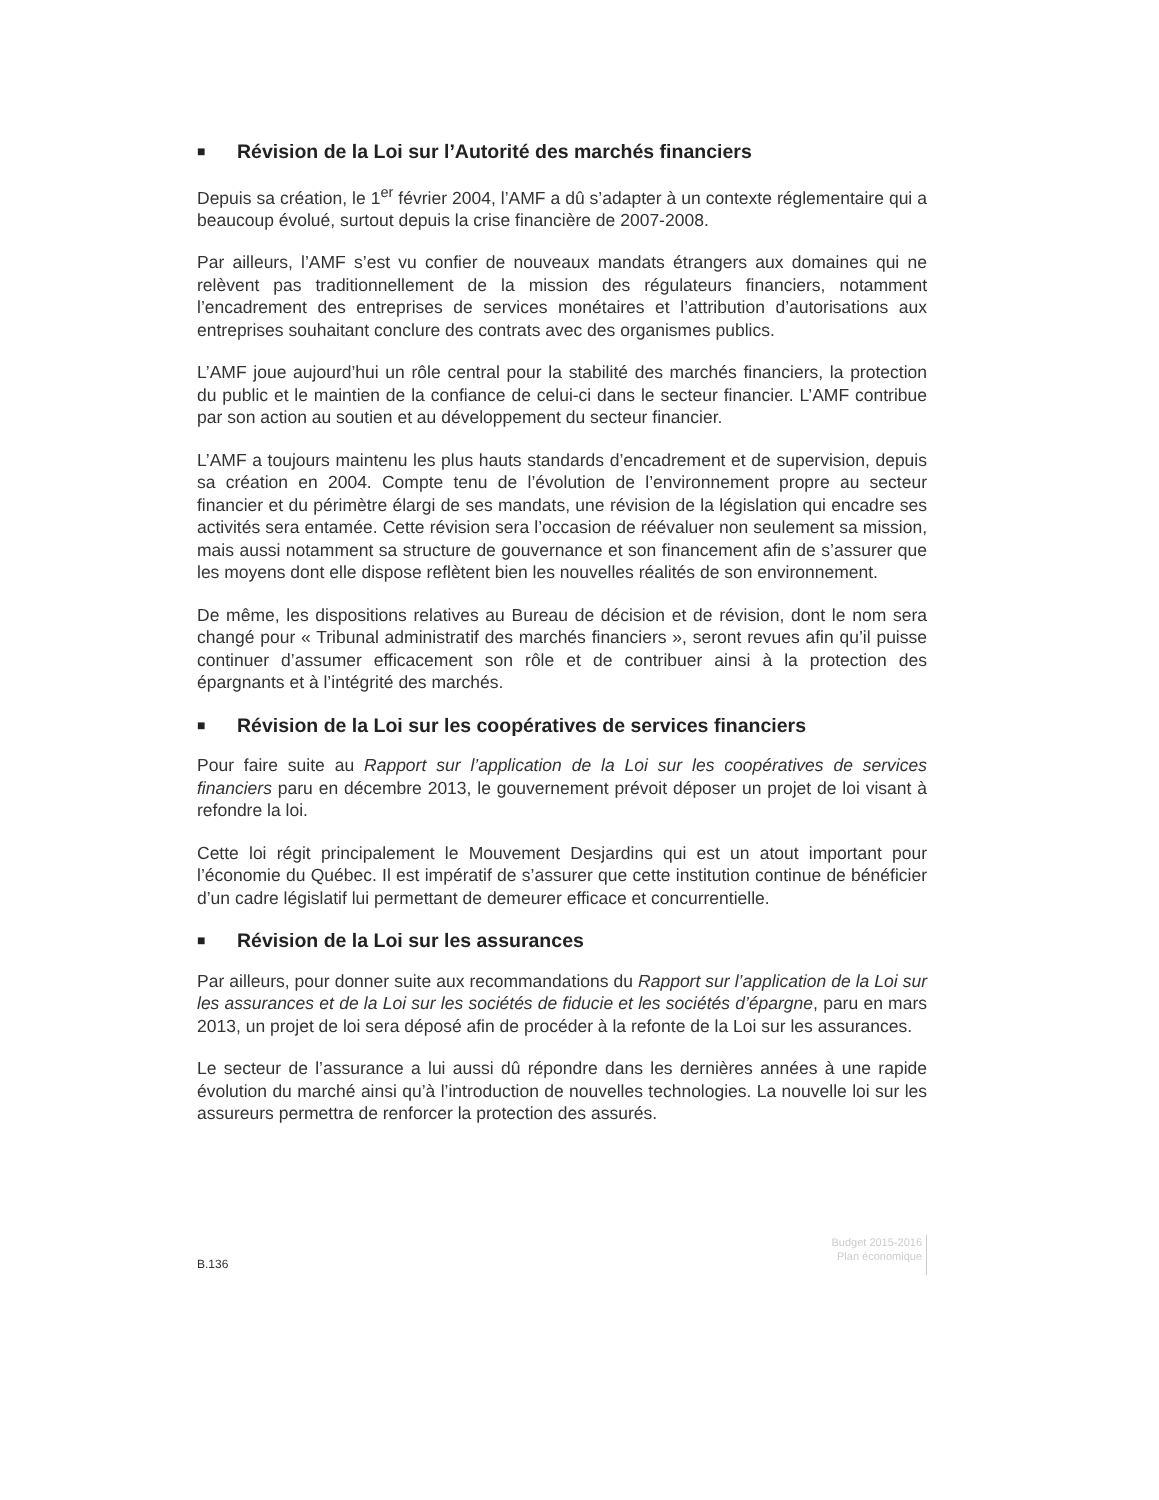■ Révision de la Loi sur l’Autorité des marchés financiers
Depuis sa création, le 1<sup>er</sup> février 2004, l’AMF a dû s’adapter à un contexte réglementaire qui a beaucoup évolué, surtout depuis la crise financière de 2007-2008.
Par ailleurs, l’AMF s’est vu confier de nouveaux mandats étrangers aux domaines qui ne relèvent pas traditionnellement de la mission des régulateurs financiers, notamment l’encadrement des entreprises de services monétaires et l’attribution d’autorisations aux entreprises souhaitant conclure des contrats avec des organismes publics.
L’AMF joue aujourd’hui un rôle central pour la stabilité des marchés financiers, la protection du public et le maintien de la confiance de celui-ci dans le secteur financier. L’AMF contribue par son action au soutien et au développement du secteur financier.
L’AMF a toujours maintenu les plus hauts standards d’encadrement et de supervision, depuis sa création en 2004. Compte tenu de l’évolution de l’environnement propre au secteur financier et du périmètre élargi de ses mandats, une révision de la législation qui encadre ses activités sera entamée. Cette révision sera l’occasion de réévaluer non seulement sa mission, mais aussi notamment sa structure de gouvernance et son financement afin de s’assurer que les moyens dont elle dispose reflètent bien les nouvelles réalités de son environnement.
De même, les dispositions relatives au Bureau de décision et de révision, dont le nom sera changé pour « Tribunal administratif des marchés financiers », seront revues afin qu’il puisse continuer d’assumer efficacement son rôle et de contribuer ainsi à la protection des épargnants et à l’intégrité des marchés.
■ Révision de la Loi sur les coopératives de services financiers
Pour faire suite au Rapport sur l’application de la Loi sur les coopératives de services financiers paru en décembre 2013, le gouvernement prévoit déposer un projet de loi visant à refondre la loi.
Cette loi régit principalement le Mouvement Desjardins qui est un atout important pour l’économie du Québec. Il est impératif de s’assurer que cette institution continue de bénéficier d’un cadre législatif lui permettant de demeurer efficace et concurrentielle.
■ Révision de la Loi sur les assurances
Par ailleurs, pour donner suite aux recommandations du Rapport sur l’application de la Loi sur les assurances et de la Loi sur les sociétés de fiducie et les sociétés d’épargne, paru en mars 2013, un projet de loi sera déposé afin de procéder à la refonte de la Loi sur les assurances.
Le secteur de l’assurance a lui aussi dû répondre dans les dernières années à une rapide évolution du marché ainsi qu’à l’introduction de nouvelles technologies. La nouvelle loi sur les assureurs permettra de renforcer la protection des assurés.
B.136
Budget 2015-2016
Plan économique